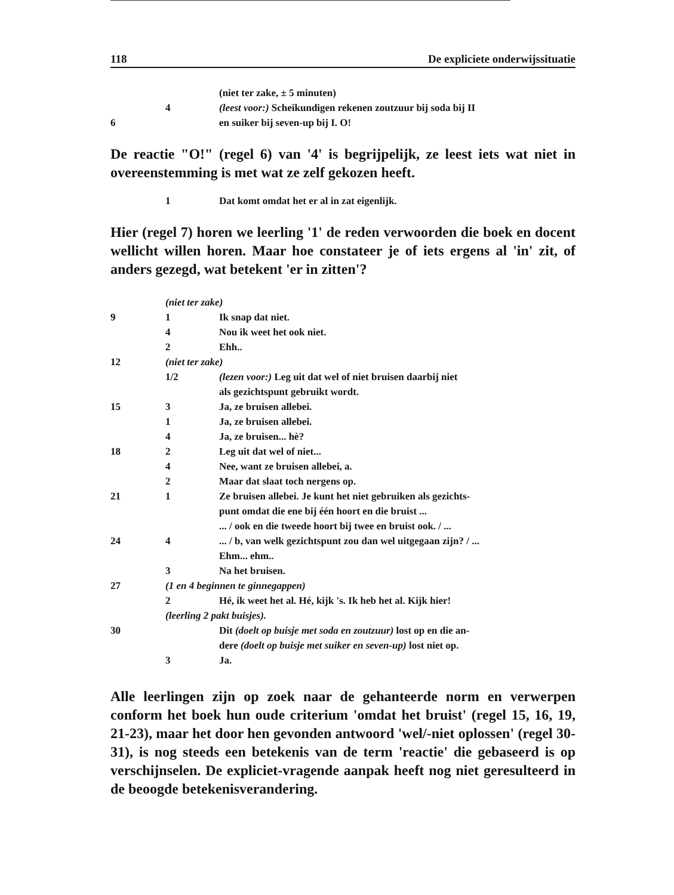118 De expliciete onderwijssituatie
| | | (niet ter zake, ± 5 minuten) |
| | 4 | (leest voor:) Scheikundigen rekenen zoutzuur bij soda bij II |
| 6 | | en suiker bij seven-up bij I. O! |
De reactie "O!" (regel 6) van '4' is begrijpelijk, ze leest iets wat niet in overeenstemming is met wat ze zelf gekozen heeft.
| | 1 | Dat komt omdat het er al in zat eigenlijk. |
Hier (regel 7) horen we leerling '1' de reden verwoorden die boek en docent wellicht willen horen. Maar hoe constateer je of iets ergens al 'in' zit, of anders gezegd, wat betekent 'er in zitten'?
| | (niet ter zake) | |
| 9 | 1 | Ik snap dat niet. |
| | 4 | Nou ik weet het ook niet. |
| | 2 | Ehh.. |
| 12 | (niet ter zake) | |
| | 1/2 | (lezen voor:) Leg uit dat wel of niet bruisen daarbij niet |
| | | als gezichtspunt gebruikt wordt. |
| 15 | 3 | Ja, ze bruisen allebei. |
| | 1 | Ja, ze bruisen allebei. |
| | 4 | Ja, ze bruisen... hè? |
| 18 | 2 | Leg uit dat wel of niet... |
| | 4 | Nee, want ze bruisen allebei, a. |
| | 2 | Maar dat slaat toch nergens op. |
| 21 | 1 | Ze bruisen allebei. Je kunt het niet gebruiken als gezichts- |
| | | punt omdat die ene bij één hoort en die bruist ... |
| | | ... / ook en die tweede hoort bij twee en bruist ook. / ... |
| 24 | 4 | ... / b, van welk gezichtspunt zou dan wel uitgegaan zijn? / ... |
| | | Ehm... ehm.. |
| | 3 | Na het bruisen. |
| 27 | (1 en 4 beginnen te ginnegappen) | |
| | 2 | Hé, ik weet het al. Hé, kijk 's. Ik heb het al. Kijk hier! |
| | (leerling 2 pakt buisjes). | |
| 30 | | Dit (doelt op buisje met soda en zoutzuur) lost op en die an- |
| | | dere (doelt op buisje met suiker en seven-up) lost niet op. |
| | 3 | Ja. |
Alle leerlingen zijn op zoek naar de gehanteerde norm en verwerpen conform het boek hun oude criterium 'omdat het bruist' (regel 15, 16, 19, 21-23), maar het door hen gevonden antwoord 'wel/-niet oplossen' (regel 30-31), is nog steeds een betekenis van de term 'reactie' die gebaseerd is op verschijnselen. De expliciet-vragende aanpak heeft nog niet geresulteerd in de beoogde betekenisverandering.